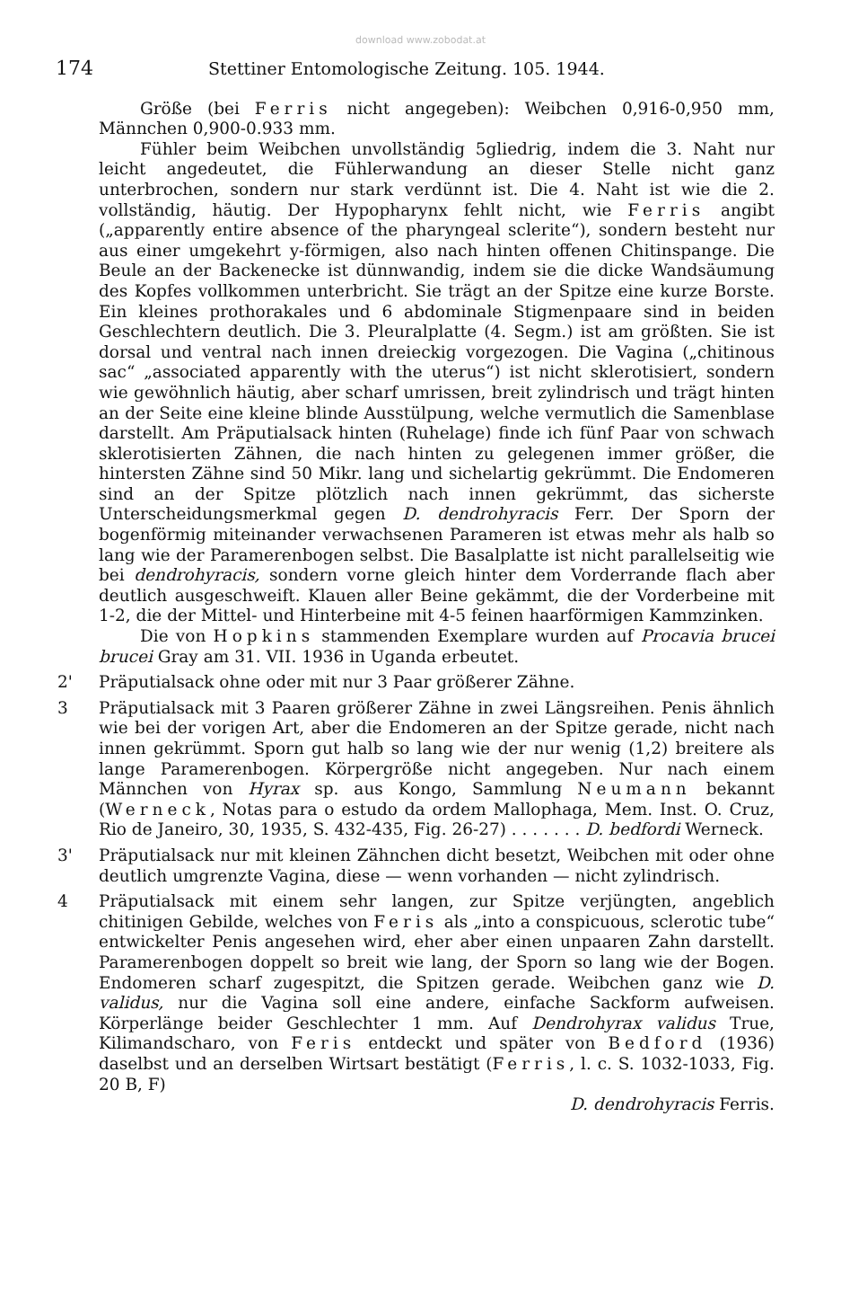download www.zobodat.at
174 Stettiner Entomologische Zeitung. 105. 1944.
Größe (bei Ferris nicht angegeben): Weibchen 0,916-0,950 mm, Männchen 0,900-0.933 mm.
Fühler beim Weibchen unvollständig 5gliedrig, indem die 3. Naht nur leicht angedeutet, die Fühlerwandung an dieser Stelle nicht ganz unterbrochen, sondern nur stark verdünnt ist. Die 4. Naht ist wie die 2. vollständig, häutig. Der Hypopharynx fehlt nicht, wie Ferris angibt („apparently entire absence of the pharyngeal sclerite“), sondern besteht nur aus einer umgekehrt y-förmigen, also nach hinten offenen Chitinspange. Die Beule an der Backenecke ist dünnwandig, indem sie die dicke Wandsäumung des Kopfes vollkommen unterbricht. Sie trägt an der Spitze eine kurze Borste. Ein kleines prothorakales und 6 abdominale Stigmenpaare sind in beiden Geschlechtern deutlich. Die 3. Pleuralplatte (4. Segm.) ist am größten. Sie ist dorsal und ventral nach innen dreieckig vorgezogen. Die Vagina („chitinous sac“ „associated apparently with the uterus“) ist nicht sklerotisiert, sondern wie gewöhnlich häutig, aber scharf umrissen, breit zylindrisch und trägt hinten an der Seite eine kleine blinde Ausstülpung, welche vermutlich die Samenblase darstellt. Am Präputialsack hinten (Ruhelage) finde ich fünf Paar von schwach sklerotisierten Zähnen, die nach hinten zu gelegenen immer größer, die hintersten Zähne sind 50 Mikr. lang und sichelartig gekrümmt. Die Endomeren sind an der Spitze plötzlich nach innen gekrümmt, das sicherste Unterscheidungsmerkmal gegen D. dendrohyracis Ferr. Der Sporn der bogenförmig miteinander verwachsenen Parameren ist etwas mehr als halb so lang wie der Paramerenbogen selbst. Die Basalplatte ist nicht parallelseitig wie bei dendrohyracis, sondern vorne gleich hinter dem Vorderrande flach aber deutlich ausgeschweift. Klauen aller Beine gekämmt, die der Vorderbeine mit 1-2, die der Mittel- und Hinterbeine mit 4-5 feinen haarförmigen Kammzinken.
Die von Hopkins stammenden Exemplare wurden auf Procavia brucei brucei Gray am 31. VII. 1936 in Uganda erbeutet.
2' Präputialsack ohne oder mit nur 3 Paar größerer Zähne.
3 Präputialsack mit 3 Paaren größerer Zähne in zwei Längsreihen. Penis ähnlich wie bei der vorigen Art, aber die Endomeren an der Spitze gerade, nicht nach innen gekrümmt. Sporn gut halb so lang wie der nur wenig (1,2) breitere als lange Paramerenbogen. Körpergröße nicht angegeben. Nur nach einem Männchen von Hyrax sp. aus Kongo, Sammlung Neumann bekannt (Werneck, Notas para o estudo da ordem Mallophaga, Mem. Inst. O. Cruz, Rio de Janeiro, 30, 1935, S. 432-435, Fig. 26-27) . . . . . . . D. bedfordi Werneck.
3' Präputialsack nur mit kleinen Zähnchen dicht besetzt, Weibchen mit oder ohne deutlich umgrenzte Vagina, diese — wenn vorhanden — nicht zylindrisch.
4 Präputialsack mit einem sehr langen, zur Spitze verjüngten, angeblich chitinigen Gebilde, welches von Feris als „into a conspicuous, sclerotic tube“ entwickelter Penis angesehen wird, eher aber einen unpaaren Zahn darstellt. Paramerenbogen doppelt so breit wie lang, der Sporn so lang wie der Bogen. Endomeren scharf zugespitzt, die Spitzen gerade. Weibchen ganz wie D. validus, nur die Vagina soll eine andere, einfache Sackform aufweisen. Körperlänge beider Geschlechter 1 mm. Auf Dendrohyrax validus True, Kilimandscharo, von Feris entdeckt und später von Bedford (1936) daselbst und an derselben Wirtsart bestätigt (Ferris, l. c. S. 1032-1033, Fig. 20 B, F)
D. dendrohyracis Ferris.